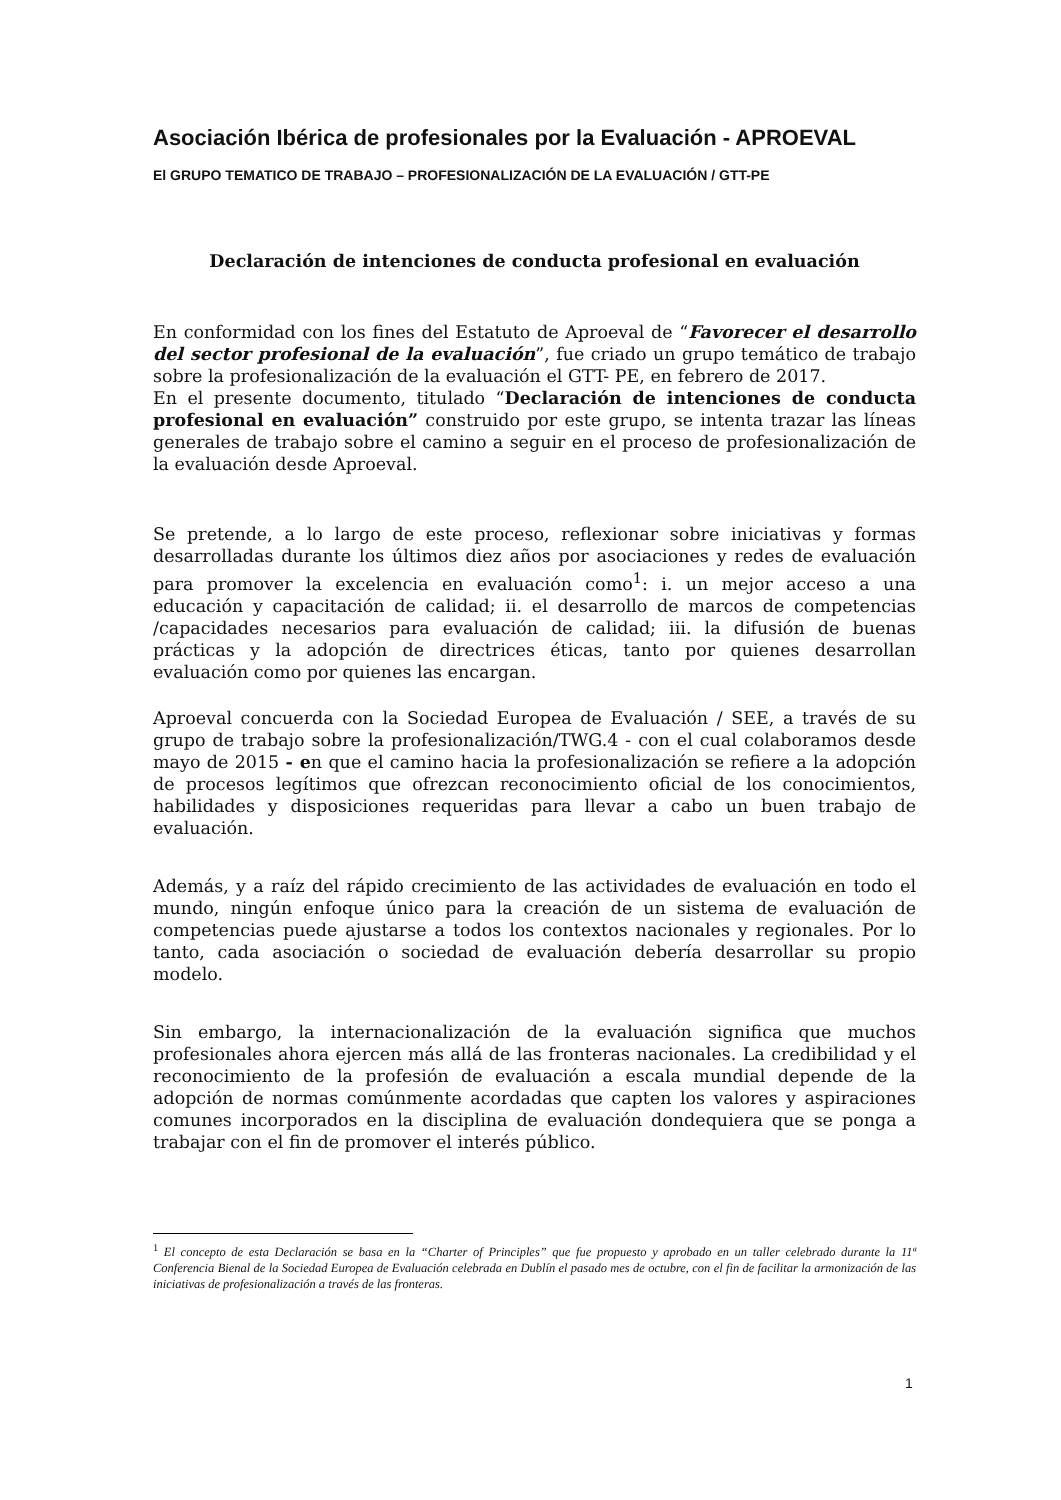Asociación Ibérica de profesionales por la Evaluación - APROEVAL
El GRUPO TEMATICO DE TRABAJO – PROFESIONALIZACIÓN DE LA EVALUACIÓN / GTT-PE
Declaración de intenciones de conducta profesional en evaluación
En conformidad con los fines del Estatuto de Aproeval de “Favorecer el desarrollo del sector profesional de la evaluación”, fue criado un grupo temático de trabajo sobre la profesionalización de la evaluación el GTT- PE, en febrero de 2017.
En el presente documento, titulado “Declaración de intenciones de conducta profesional en evaluación” construido por este grupo, se intenta trazar las líneas generales de trabajo sobre el camino a seguir en el proceso de profesionalización de la evaluación desde Aproeval.
Se pretende, a lo largo de este proceso, reflexionar sobre iniciativas y formas desarrolladas durante los últimos diez años por asociaciones y redes de evaluación para promover la excelencia en evaluación como<sup>1</sup>: i. un mejor acceso a una educación y capacitación de calidad; ii. el desarrollo de marcos de competencias /capacidades necesarios para evaluación de calidad; iii. la difusión de buenas prácticas y la adopción de directrices éticas, tanto por quienes desarrollan evaluación como por quienes las encargan.
Aproeval concuerda con la Sociedad Europea de Evaluación / SEE, a través de su grupo de trabajo sobre la profesionalización/TWG.4 - con el cual colaboramos desde mayo de 2015 - en que el camino hacia la profesionalización se refiere a la adopción de procesos legítimos que ofrezcan reconocimiento oficial de los conocimientos, habilidades y disposiciones requeridas para llevar a cabo un buen trabajo de evaluación.
Además, y a raíz del rápido crecimiento de las actividades de evaluación en todo el mundo, ningún enfoque único para la creación de un sistema de evaluación de competencias puede ajustarse a todos los contextos nacionales y regionales. Por lo tanto, cada asociación o sociedad de evaluación debería desarrollar su propio modelo.
Sin embargo, la internacionalización de la evaluación significa que muchos profesionales ahora ejercen más allá de las fronteras nacionales. La credibilidad y el reconocimiento de la profesión de evaluación a escala mundial depende de la adopción de normas comúnmente acordadas que capten los valores y aspiraciones comunes incorporados en la disciplina de evaluación dondequiera que se ponga a trabajar con el fin de promover el interés público.
<sup>1</sup> El concepto de esta Declaración se basa en la “Charter of Principles” que fue propuesto y aprobado en un taller celebrado durante la 11ª Conferencia Bienal de la Sociedad Europea de Evaluación celebrada en Dublín el pasado mes de octubre, con el fin de facilitar la armonización de las iniciativas de profesionalización a través de las fronteras.
1